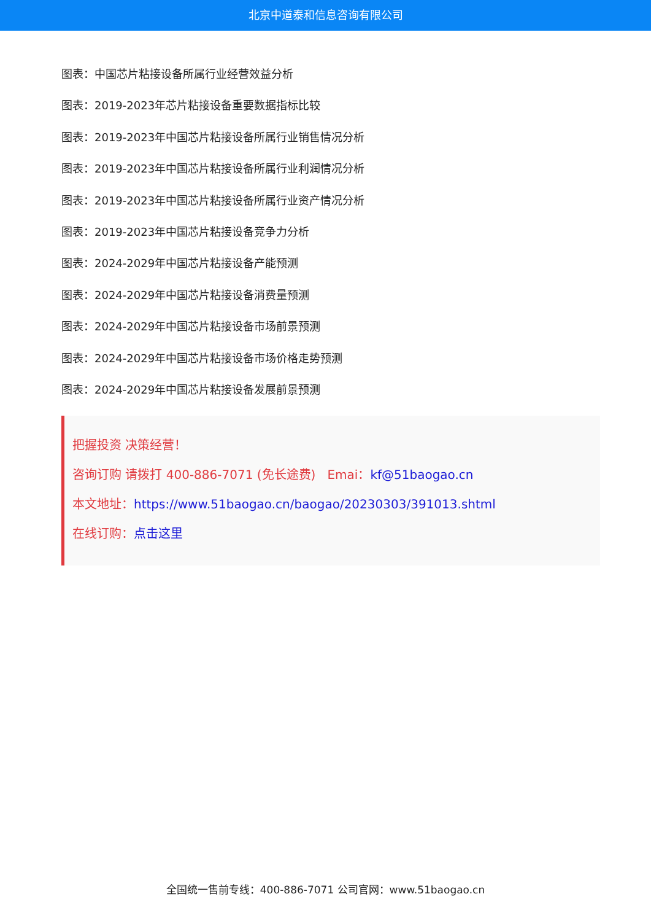北京中道泰和信息咨询有限公司
图表：中国芯片粘接设备所属行业经营效益分析
图表：2019-2023年芯片粘接设备重要数据指标比较
图表：2019-2023年中国芯片粘接设备所属行业销售情况分析
图表：2019-2023年中国芯片粘接设备所属行业利润情况分析
图表：2019-2023年中国芯片粘接设备所属行业资产情况分析
图表：2019-2023年中国芯片粘接设备竞争力分析
图表：2024-2029年中国芯片粘接设备产能预测
图表：2024-2029年中国芯片粘接设备消费量预测
图表：2024-2029年中国芯片粘接设备市场前景预测
图表：2024-2029年中国芯片粘接设备市场价格走势预测
图表：2024-2029年中国芯片粘接设备发展前景预测
把握投资 决策经营！
咨询订购 请拨打 400-886-7071 (免长途费) Emai：kf@51baogao.cn
本文地址：https://www.51baogao.cn/baogao/20230303/391013.shtml
在线订购：点击这里
全国统一售前专线：400-886-7071 公司官网：www.51baogao.cn